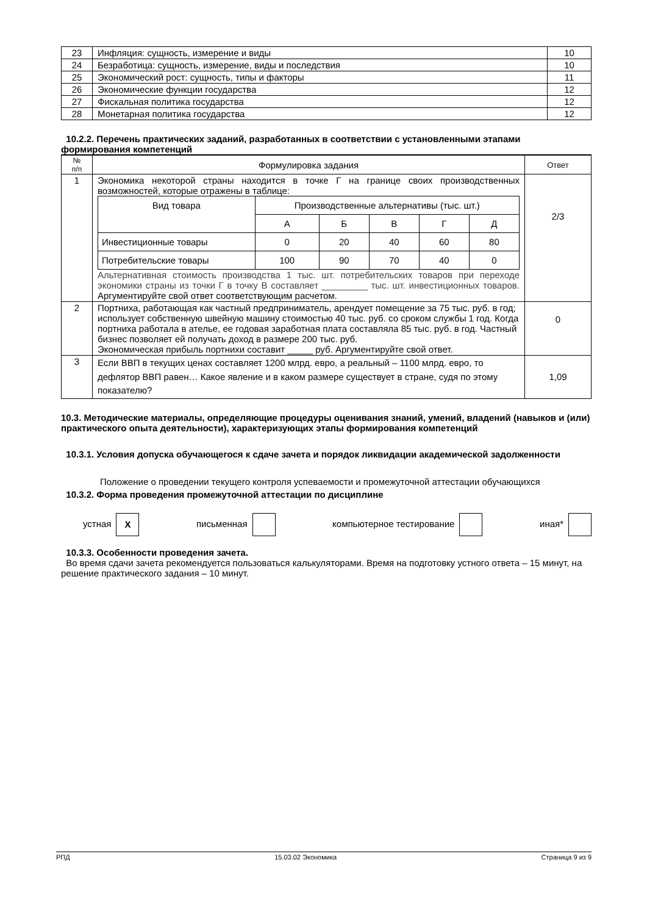| 23 | Инфляция: сущность, измерение и виды | 10 |
| 24 | Безработица: сущность, измерение, виды и последствия | 10 |
| 25 | Экономический рост: сущность, типы и факторы | 11 |
| 26 | Экономические функции государства | 12 |
| 27 | Фискальная политика государства | 12 |
| 28 | Монетарная политика государства | 12 |
10.2.2. Перечень практических заданий, разработанных в соответствии с установленными этапами формирования компетенций
| № п/п | Формулировка задания | Ответ |
| --- | --- | --- |
| 1 | Экономика некоторой страны находится в точке Г на границе своих производственных возможностей, которые отражены в таблице: / Вид товара / Производственные альтернативы (тыс. шт.) / / / / / / / А / Б / В / Г / Д / / Инвестиционные товары / 0 / 20 / 40 / 60 / 80 / / Потребительские товары / 100 / 90 / 70 / 40 / 0 / Альтернативная стоимость производства 1 тыс. шт. потребительских товаров при переходе экономики страны из точки Г в точку В составляет _________ тыс. шт. инвестиционных товаров. Аргументируйте свой ответ соответствующим расчетом. | 2/3 |
| 2 | Портниха, работающая как частный предприниматель, арендует помещение за 75 тыс. руб. в год; использует собственную швейную машину стоимостью 40 тыс. руб. со сроком службы 1 год. Когда портниха работала в ателье, ее годовая заработная плата составляла 85 тыс. руб. в год. Частный бизнес позволяет ей получать доход в размере 200 тыс. руб. Экономическая прибыль портнихи составит _____ руб. Аргументируйте свой ответ. | 0 |
| 3 | Если ВВП в текущих ценах составляет 1200 млрд. евро, а реальный – 1100 млрд. евро, то дефлятор ВВП равен… Какое явление и в каком размере существует в стране, судя по этому показателю? | 1,09 |
10.3. Методические материалы, определяющие процедуры оценивания знаний, умений, владений (навыков и (или) практического опыта деятельности), характеризующих этапы формирования компетенций
10.3.1. Условия допуска обучающегося к сдаче зачета и порядок ликвидации академической задолженности
Положение о проведении текущего контроля успеваемости и промежуточной аттестации обучающихся
10.3.2. Форма проведения промежуточной аттестации по дисциплине
устная X письменная компьютерное тестирование иная*
10.3.3. Особенности проведения зачета.
Во время сдачи зачета рекомендуется пользоваться калькуляторами. Время на подготовку устного ответа – 15 минут, на решение практического задания – 10 минут.
РПД 15.03.02 Экономика Страница 9 из 9